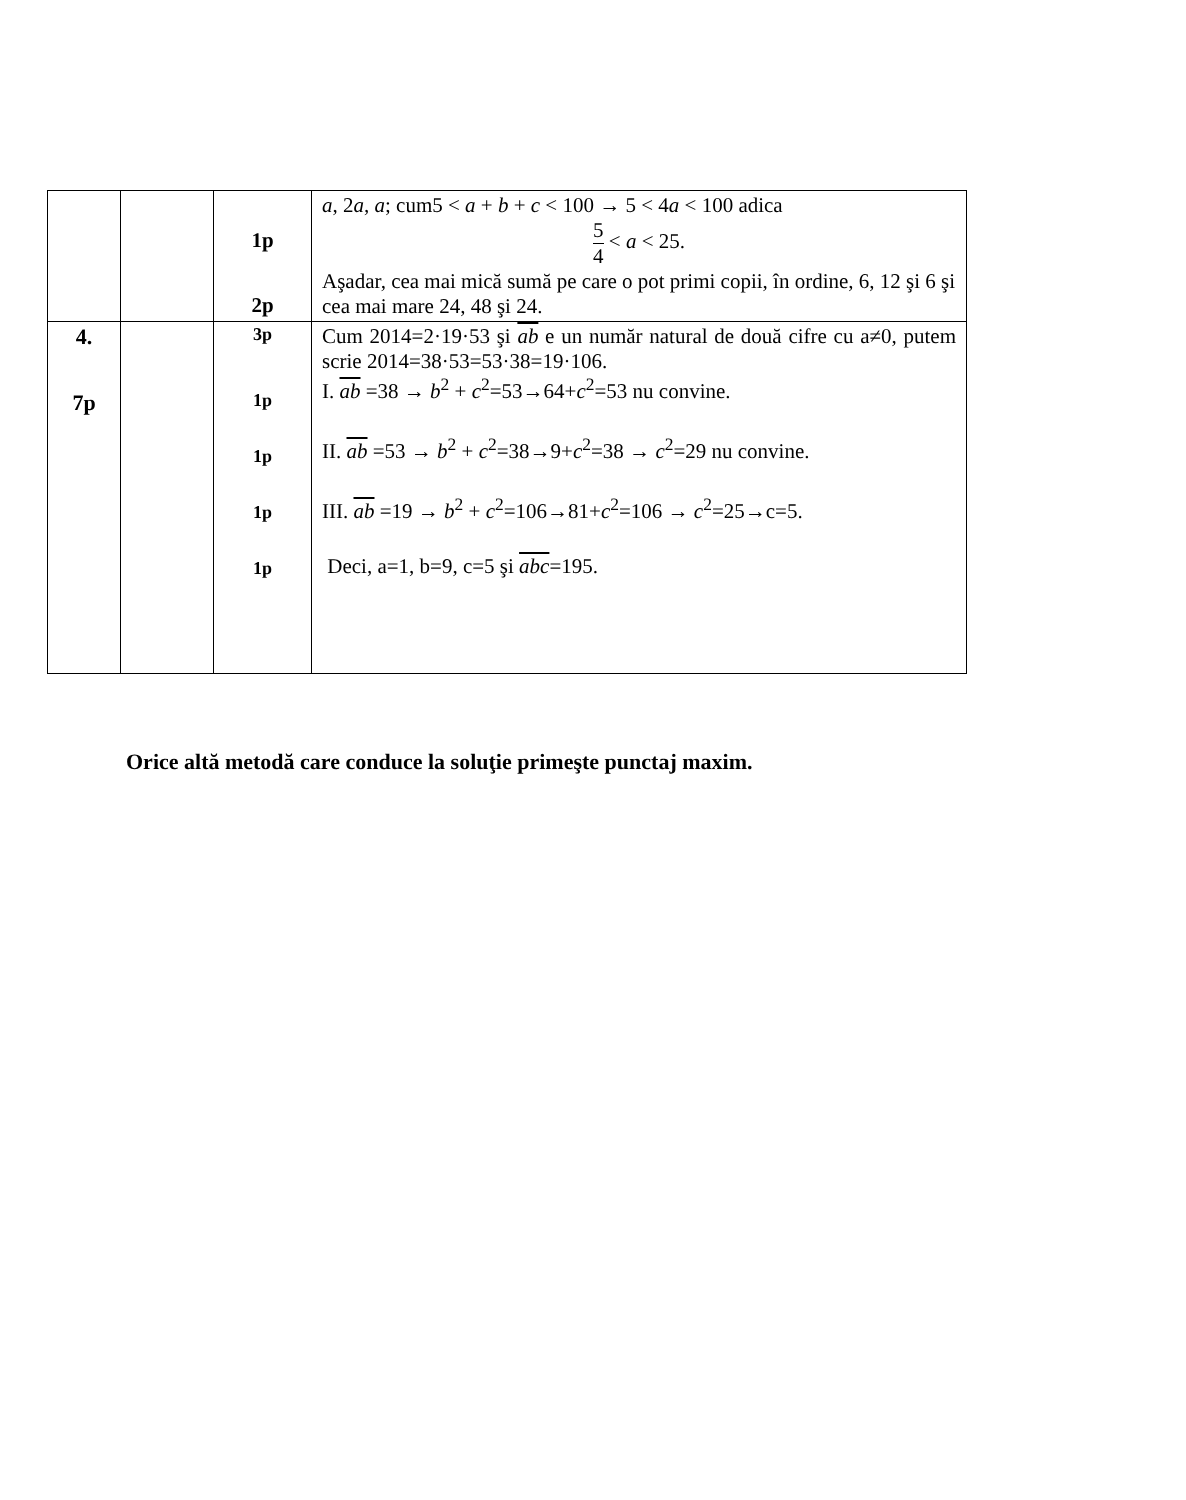| | | 1p 2p | a , 2 a , a ; cum5 < a + b + c < 100 → 5 < 4 a < 100 adica 5 4 < a < 25. Aşadar, cea mai mică sumă pe care o pot primi copii, în ordine, 6, 12 şi 6 şi cea mai mare 24, 48 şi 24. |
| 4. 7p | | 3p 1p 1p 1p 1p | Cum 2014=2·19·53 şi ab e un număr natural de două cifre cu a≠0, putem scrie 2014=38·53=53·38=19·106. I. ab =38 → b<sup>2</sup> + c<sup>2</sup>=53→64+ c<sup>2</sup>=53 nu convine. II. ab =53 → b<sup>2</sup> + c<sup>2</sup>=38→9+ c<sup>2</sup>=38 → c<sup>2</sup>=29 nu convine. III. ab =19 → b<sup>2</sup> + c<sup>2</sup>=106→81+ c<sup>2</sup>=106 → c<sup>2</sup>=25→c=5. Deci, a=1, b=9, c=5 şi abc =195. |
Orice altă metodă care conduce la soluţie primeşte punctaj maxim.